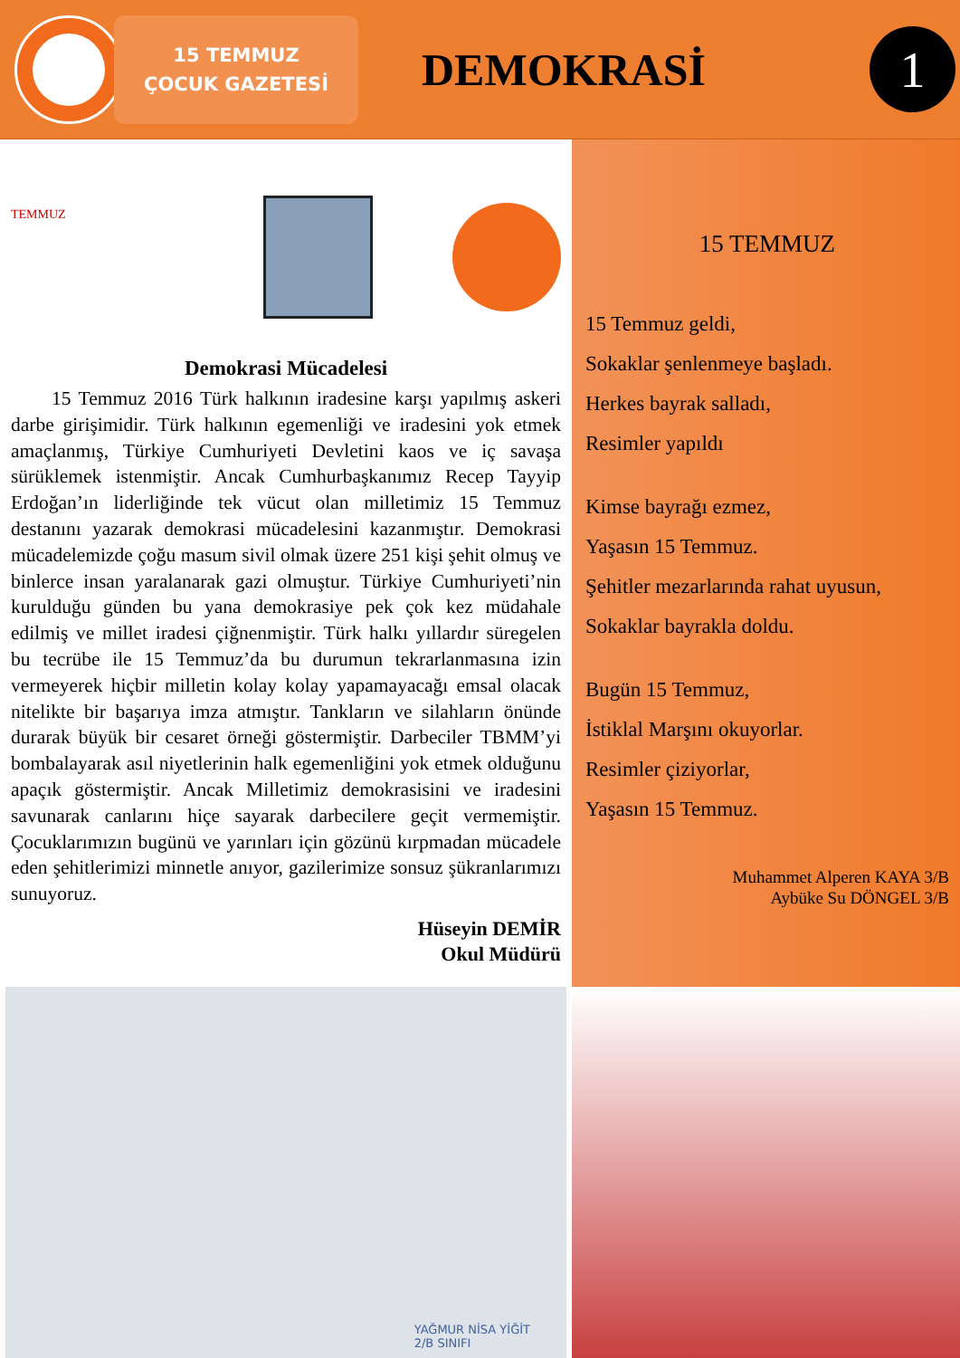15 TEMMUZ
ÇOCUK GAZETESİ
DEMOKRASİ
1
TEMMUZ
Demokrasi Mücadelesi
15 Temmuz 2016 Türk halkının iradesine karşı yapılmış askeri darbe girişimidir. Türk halkının egemenliği ve iradesini yok etmek amaçlanmış, Türkiye Cumhuriyeti Devletini kaos ve iç savaşa sürüklemek istenmiştir. Ancak Cumhurbaşkanımız Recep Tayyip Erdoğan’ın liderliğinde tek vücut olan milletimiz 15 Temmuz destanını yazarak demokrasi mücadelesini kazanmıştır. Demokrasi mücadelemizde çoğu masum sivil olmak üzere 251 kişi şehit olmuş ve binlerce insan yaralanarak gazi olmuştur. Türkiye Cumhuriyeti’nin kurulduğu günden bu yana demokrasiye pek çok kez müdahale edilmiş ve millet iradesi çiğnenmiştir. Türk halkı yıllardır süregelen bu tecrübe ile 15 Temmuz’da bu durumun tekrarlanmasına izin vermeyerek hiçbir milletin kolay kolay yapamayacağı emsal olacak nitelikte bir başarıya imza atmıştır. Tankların ve silahların önünde durarak büyük bir cesaret örneği göstermiştir. Darbeciler TBMM’yi bombalayarak asıl niyetlerinin halk egemenliğini yok etmek olduğunu apaçık göstermiştir. Ancak Milletimiz demokrasisini ve iradesini savunarak canlarını hiçe sayarak darbecilere geçit vermemiştir. Çocuklarımızın bugünü ve yarınları için gözünü kırpmadan mücadele eden şehitlerimizi minnetle anıyor, gazilerimize sonsuz şükranlarımızı sunuyoruz.
Hüseyin DEMİR
Okul Müdürü
15 TEMMUZ
15 Temmuz geldi,
Sokaklar şenlenmeye başladı.
Herkes bayrak salladı,
Resimler yapıldı
Kimse bayrağı ezmez,
Yaşasın 15 Temmuz.
Şehitler mezarlarında rahat uyusun,
Sokaklar bayrakla doldu.
Bugün 15 Temmuz,
İstiklal Marşını okuyorlar.
Resimler çiziyorlar,
Yaşasın 15 Temmuz.
Muhammet Alperen KAYA 3/B
Aybüke Su DÖNGEL 3/B
YAĞMUR NİSA YİĞİT
2/B SINIFI